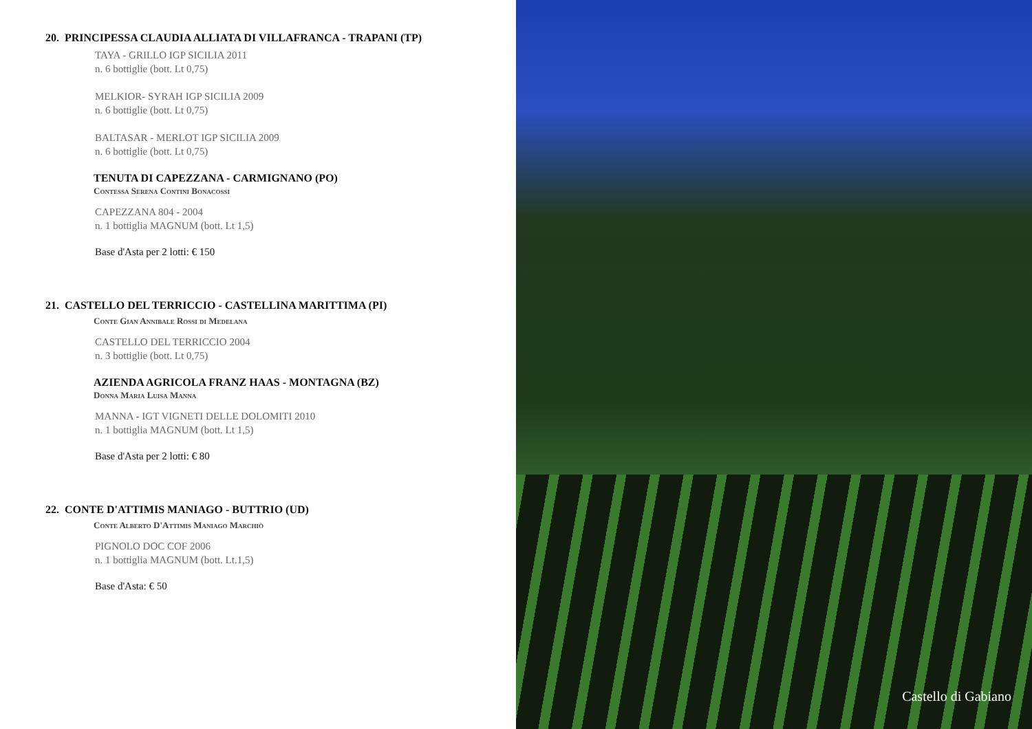20. PRINCIPESSA CLAUDIA ALLIATA DI VILLAFRANCA - TRAPANI (TP)
TAYA - GRILLO IGP SICILIA 2011
n. 6 bottiglie (bott. Lt 0,75)
MELKIOR- SYRAH IGP SICILIA 2009
n. 6 bottiglie (bott. Lt 0,75)
BALTASAR - MERLOT IGP SICILIA 2009
n. 6 bottiglie (bott. Lt 0,75)
TENUTA DI CAPEZZANA - CARMIGNANO (PO)
Contessa Serena Contini Bonacossi
CAPEZZANA 804 - 2004
n. 1 bottiglia MAGNUM (bott. Lt 1,5)
Base d'Asta per 2 lotti: € 150
21. CASTELLO DEL TERRICCIO - CASTELLINA MARITTIMA (PI)
Conte Gian Annibale Rossi di Medelana
CASTELLO DEL TERRICCIO 2004
n. 3 bottiglie (bott. Lt 0,75)
AZIENDA AGRICOLA FRANZ HAAS - MONTAGNA (BZ)
Donna Maria Luisa Manna
MANNA - IGT VIGNETI DELLE DOLOMITI 2010
n. 1 bottiglia MAGNUM (bott. Lt 1,5)
Base d'Asta per 2 lotti: € 80
22. CONTE D'ATTIMIS MANIAGO - BUTTRIO (UD)
Conte Alberto D'Attimis Maniago Marchiò
PIGNOLO DOC COF 2006
n. 1 bottiglia MAGNUM (bott. Lt.1,5)
Base d'Asta: € 50
Castello di Gabiano